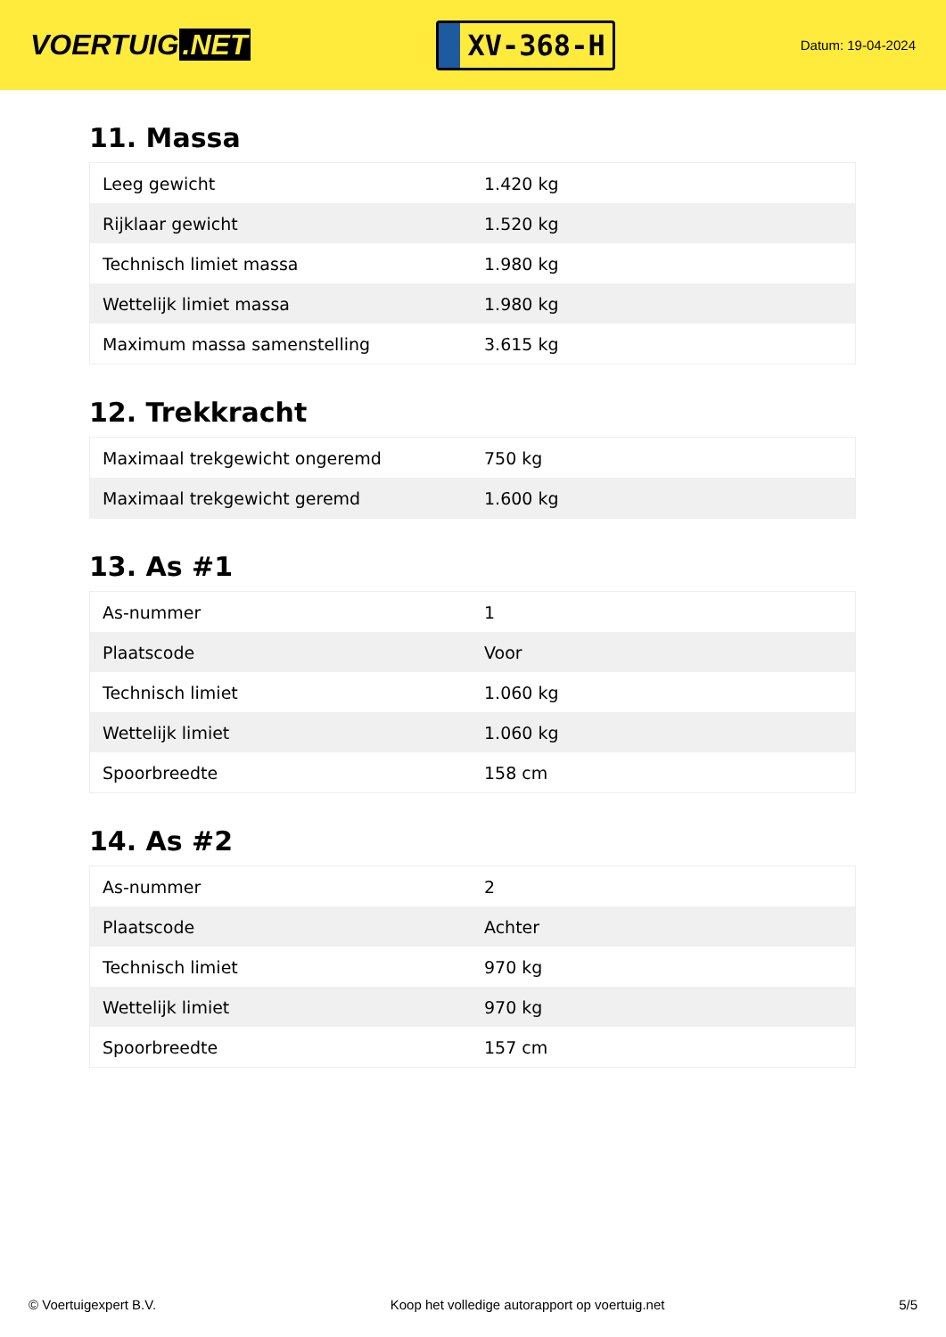VOERTUIG.NET
XV-368-H
Datum: 19-04-2024
11. Massa
| Leeg gewicht | 1.420 kg |
| Rijklaar gewicht | 1.520 kg |
| Technisch limiet massa | 1.980 kg |
| Wettelijk limiet massa | 1.980 kg |
| Maximum massa samenstelling | 3.615 kg |
12. Trekkracht
| Maximaal trekgewicht ongeremd | 750 kg |
| Maximaal trekgewicht geremd | 1.600 kg |
13. As #1
| As-nummer | 1 |
| Plaatscode | Voor |
| Technisch limiet | 1.060 kg |
| Wettelijk limiet | 1.060 kg |
| Spoorbreedte | 158 cm |
14. As #2
| As-nummer | 2 |
| Plaatscode | Achter |
| Technisch limiet | 970 kg |
| Wettelijk limiet | 970 kg |
| Spoorbreedte | 157 cm |
© Voertuigexpert B.V. Koop het volledige autorapport op voertuig.net 5/5